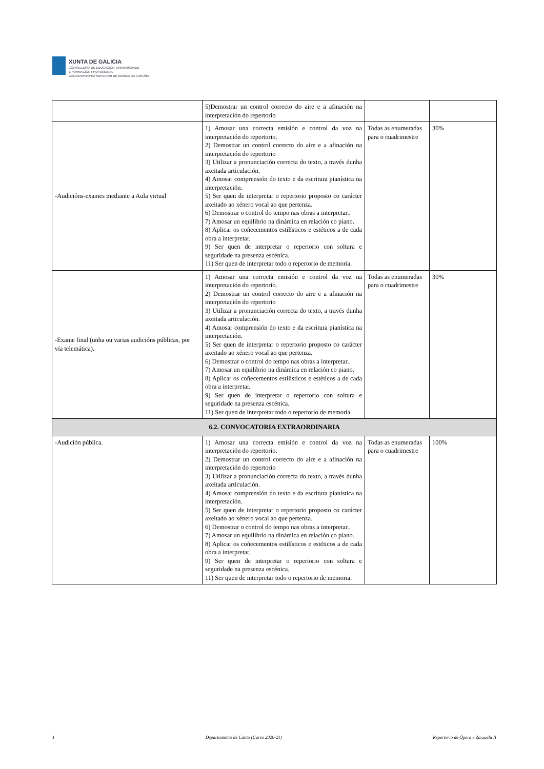XUNTA DE GALICIA CONSELLERÍA DE EDUCACIÓN, UNIVERSIDADE
E FORMACIÓN PROFESIONAL CONSERVATORIO SUPERIOR DE MÚSICA DA CORUÑA
| | 5)Demostrar un control correcto do aire e a afinación na interpretación do repertorio | | |
| -Audicións-exames mediante a Aula virtual | 1) Amosar una correcta emisión e control da voz na interpretación do repertorio. 2) Demostrar un control correcto do aire e a afinación na interpretación do repertorio 3) Utilizar a pronunciación correcta do texto, a través dunha axeitada articulación. 4) Amosar comprensión do texto e da escritura pianística na interpretación. 5) Ser quen de interpretar o repertorio proposto co carácter axeitado ao xénero vocal ao que pertenza. 6) Demostrar o control do tempo nas obras a interpretar.. 7) Amosar un equilibrio na dinámica en relación co piano. 8) Aplicar os coñecementos estilísticos e estéticos a de cada obra a interpretar. 9) Ser quen de interpretar o repertorio con soltura e seguridade na presenza escénica. 11) Ser quen de interpretar todo o repertorio de memoria. | Todas as enumeradas para o cuadrimestre | 30% |
| -Exame final (unha ou varias audicións públicas, por vía telemática). | 1) Amosar una correcta emisión e control da voz na interpretación do repertorio. 2) Demostrar un control correcto do aire e a afinación na interpretación do repertorio 3) Utilizar a pronunciación correcta do texto, a través dunha axeitada articulación. 4) Amosar comprensión do texto e da escritura pianística na interpretación. 5) Ser quen de interpretar o repertorio proposto co carácter axeitado ao xénero vocal ao que pertenza. 6) Demostrar o control do tempo nas obras a interpretar.. 7) Amosar un equilibrio na dinámica en relación co piano. 8) Aplicar os coñecementos estilísticos e estéticos a de cada obra a interpretar. 9) Ser quen de interpretar o repertorio con soltura e seguridade na presenza escénica. 11) Ser quen de interpretar todo o repertorio de memoria. | Todas as enumeradas para o cuadrimestre | 30% |
| 6.2. CONVOCATORIA EXTRAORDINARIA | | | |
| -Audición pública. | 1) Amosar una correcta emisión e control da voz na interpretación do repertorio. 2) Demostrar un control correcto do aire e a afinación na interpretación do repertorio 3) Utilizar a pronunciación correcta do texto, a través dunha axeitada articulación. 4) Amosar comprensión do texto e da escritura pianística na interpretación. 5) Ser quen de interpretar o repertorio proposto co carácter axeitado ao xénero vocal ao que pertenza. 6) Demostrar o control do tempo nas obras a interpretar.. 7) Amosar un equilibrio na dinámica en relación co piano. 8) Aplicar os coñecementos estilísticos e estéticos a de cada obra a interpretar. 9) Ser quen de interpretar o repertorio con soltura e seguridade na presenza escénica. 11) Ser quen de interpretar todo o repertorio de memoria. | Todas as enumeradas para o cuadrimestre | 100% |
1 Departamento de Canto (Curso 2020-21) Repertorio de Ópera e Zarzuela II